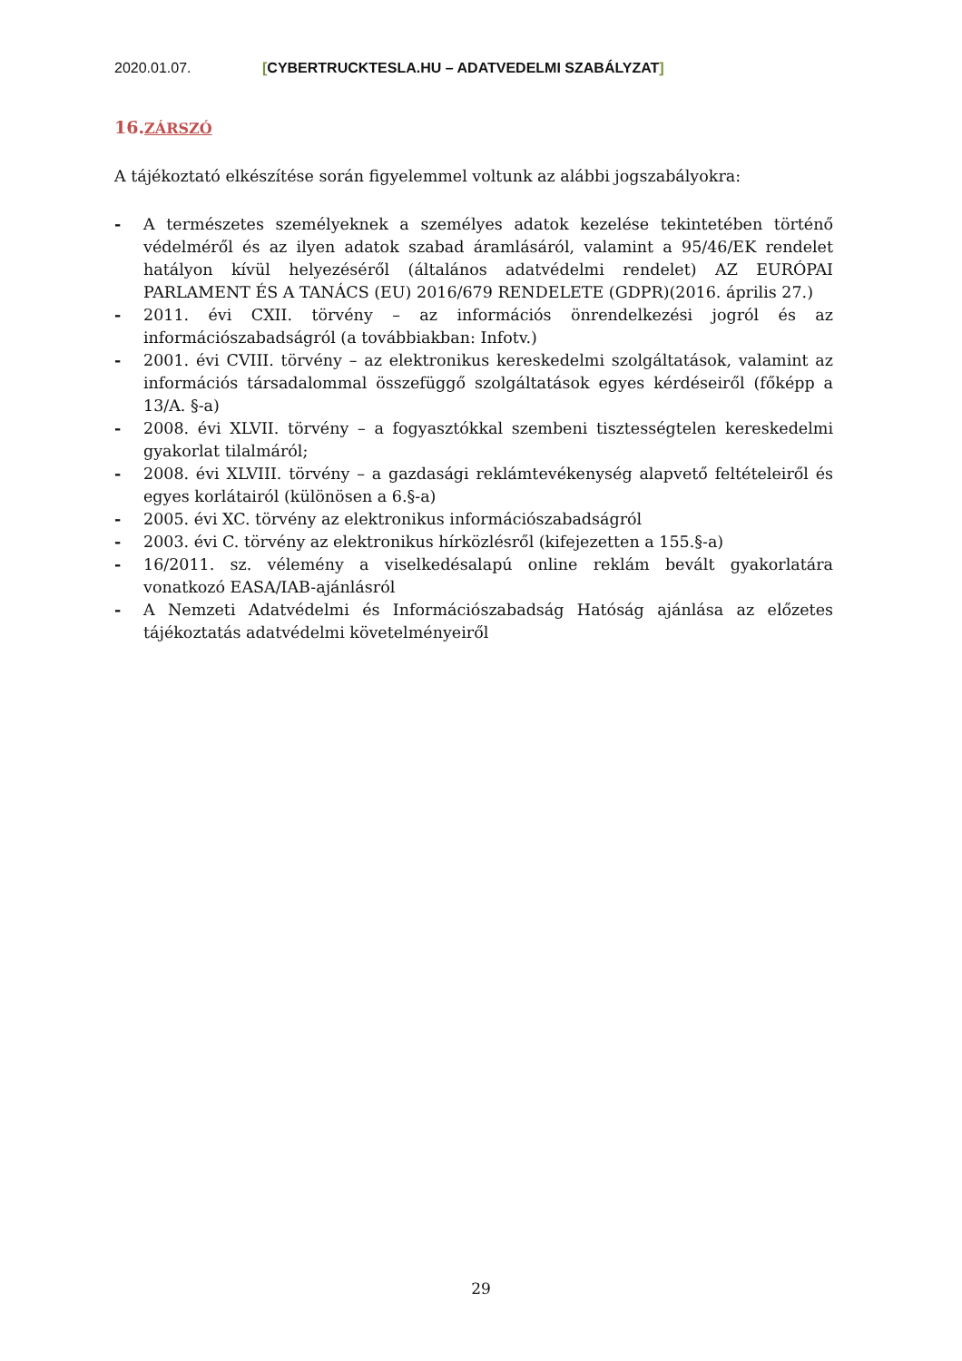2020.01.07. [CYBERTRUCKTESLA.HU – ADATVEDELMI SZABÁLYZAT]
16.ZÁRSZÓ
A tájékoztató elkészítése során figyelemmel voltunk az alábbi jogszabályokra:
- A természetes személyeknek a személyes adatok kezelése tekintetében történő védelméről és az ilyen adatok szabad áramlásáról, valamint a 95/46/EK rendelet hatályon kívül helyezéséről (általános adatvédelmi rendelet) AZ EURÓPAI PARLAMENT ÉS A TANÁCS (EU) 2016/679 RENDELETE (GDPR)(2016. április 27.)
- 2011. évi CXII. törvény – az információs önrendelkezési jogról és az információszabadságról (a továbbiakban: Infotv.)
- 2001. évi CVIII. törvény – az elektronikus kereskedelmi szolgáltatások, valamint az információs társadalommal összefüggő szolgáltatások egyes kérdéseiről (főképp a 13/A. §-a)
- 2008. évi XLVII. törvény – a fogyasztókkal szembeni tisztességtelen kereskedelmi gyakorlat tilalmáról;
- 2008. évi XLVIII. törvény – a gazdasági reklámtevékenység alapvető feltételeiről és egyes korlátairól (különösen a 6.§-a)
- 2005. évi XC. törvény az elektronikus információszabadságról
- 2003. évi C. törvény az elektronikus hírközlésről (kifejezetten a 155.§-a)
- 16/2011. sz. vélemény a viselkedésalapú online reklám bevált gyakorlatára vonatkozó EASA/IAB-ajánlásról
- A Nemzeti Adatvédelmi és Információszabadság Hatóság ajánlása az előzetes tájékoztatás adatvédelmi követelményeiről
29